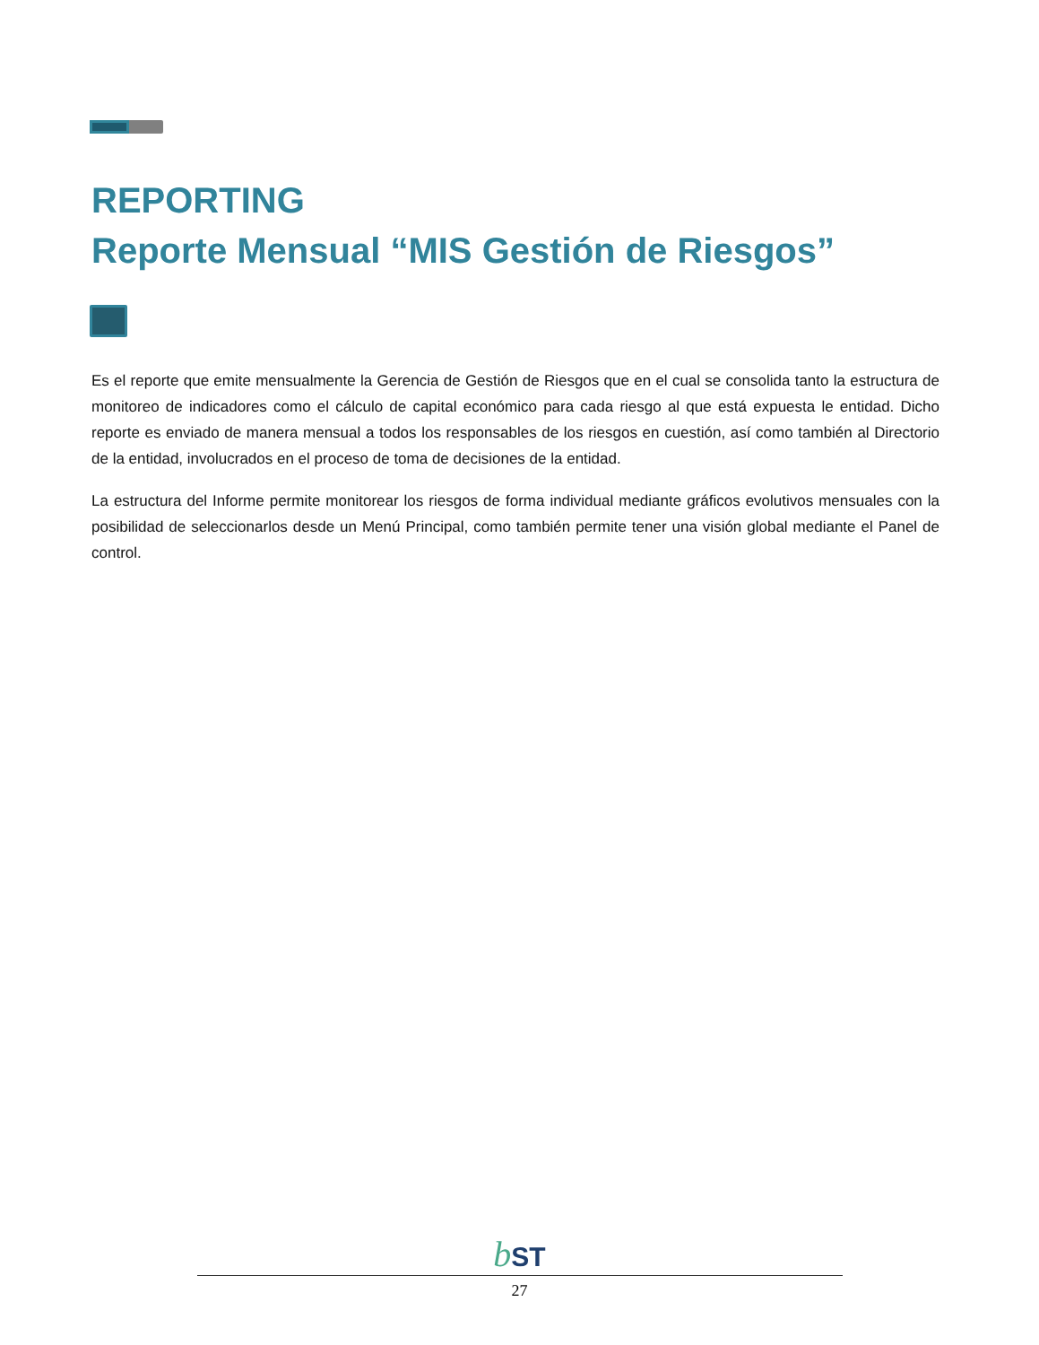REPORTING
Reporte Mensual “MIS Gestión de Riesgos”
Es el reporte que emite mensualmente la Gerencia de Gestión de Riesgos que en el cual se consolida tanto la estructura de monitoreo de indicadores como el cálculo de capital económico para cada riesgo al que está expuesta le entidad. Dicho reporte es enviado de manera mensual a todos los responsables de los riesgos en cuestión, así como también al Directorio de la entidad, involucrados en el proceso de toma de decisiones de la entidad.
La estructura del Informe permite monitorear los riesgos de forma individual mediante gráficos evolutivos mensuales con la posibilidad de seleccionarlos desde un Menú Principal, como también permite tener una visión global mediante el Panel de control.
bST
27